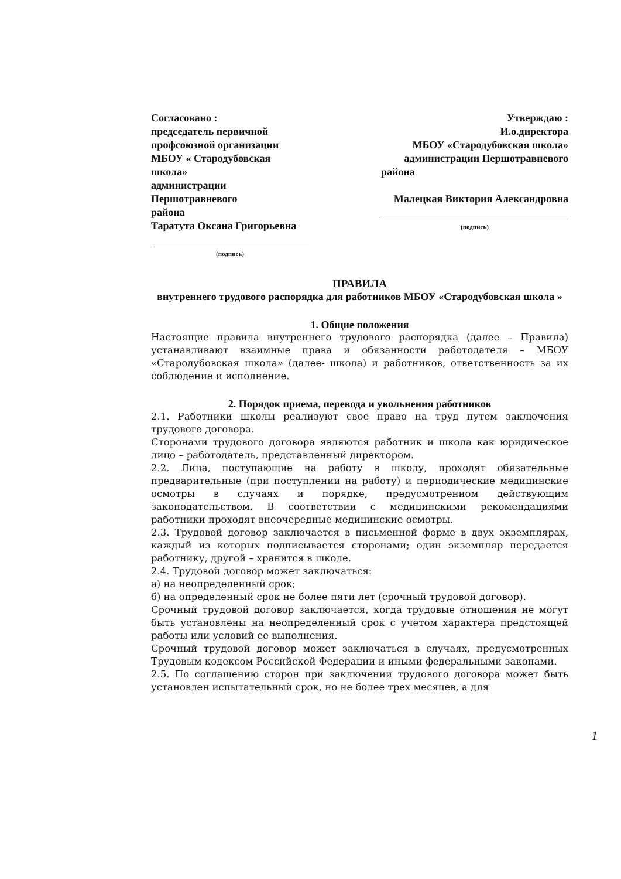Согласовано :
председатель первичной
профсоюзной организации
МБОУ « Стародубовская школа»
администрации Першотравневого
района
Таратута Оксана Григорьевна
(подпись)
Утверждаю :
И.о.директора
МБОУ «Стародубовская школа»
администрации Першотравневого
района
Малецкая Виктория Александровна
(подпись)
ПРАВИЛА
внутреннего трудового распорядка для работников МБОУ «Стародубовская школа »
1. Общие положения
Настоящие правила внутреннего трудового распорядка (далее – Правила) устанавливают взаимные права и обязанности работодателя – МБОУ «Стародубовская школа» (далее- школа) и работников, ответственность за их соблюдение и исполнение.
2. Порядок приема, перевода и увольнения работников
2.1. Работники школы реализуют свое право на труд путем заключения трудового договора.
Сторонами трудового договора являются работник и школа как юридическое лицо – работодатель, представленный директором.
2.2. Лица, поступающие на работу в школу, проходят обязательные предварительные (при поступлении на работу) и периодические медицинские осмотры в случаях и порядке, предусмотренном действующим законодательством. В соответствии с медицинскими рекомендациями работники проходят внеочередные медицинские осмотры.
2.3. Трудовой договор заключается в письменной форме в двух экземплярах, каждый из которых подписывается сторонами; один экземпляр передается работнику, другой – хранится в школе.
2.4. Трудовой договор может заключаться:
а) на неопределенный срок;
б) на определенный срок не более пяти лет (срочный трудовой договор).
Срочный трудовой договор заключается, когда трудовые отношения не могут быть установлены на неопределенный срок с учетом характера предстоящей работы или условий ее выполнения.
Срочный трудовой договор может заключаться в случаях, предусмотренных Трудовым кодексом Российской Федерации и иными федеральными законами.
2.5. По соглашению сторон при заключении трудового договора может быть установлен испытательный срок, но не более трех месяцев, а для
1